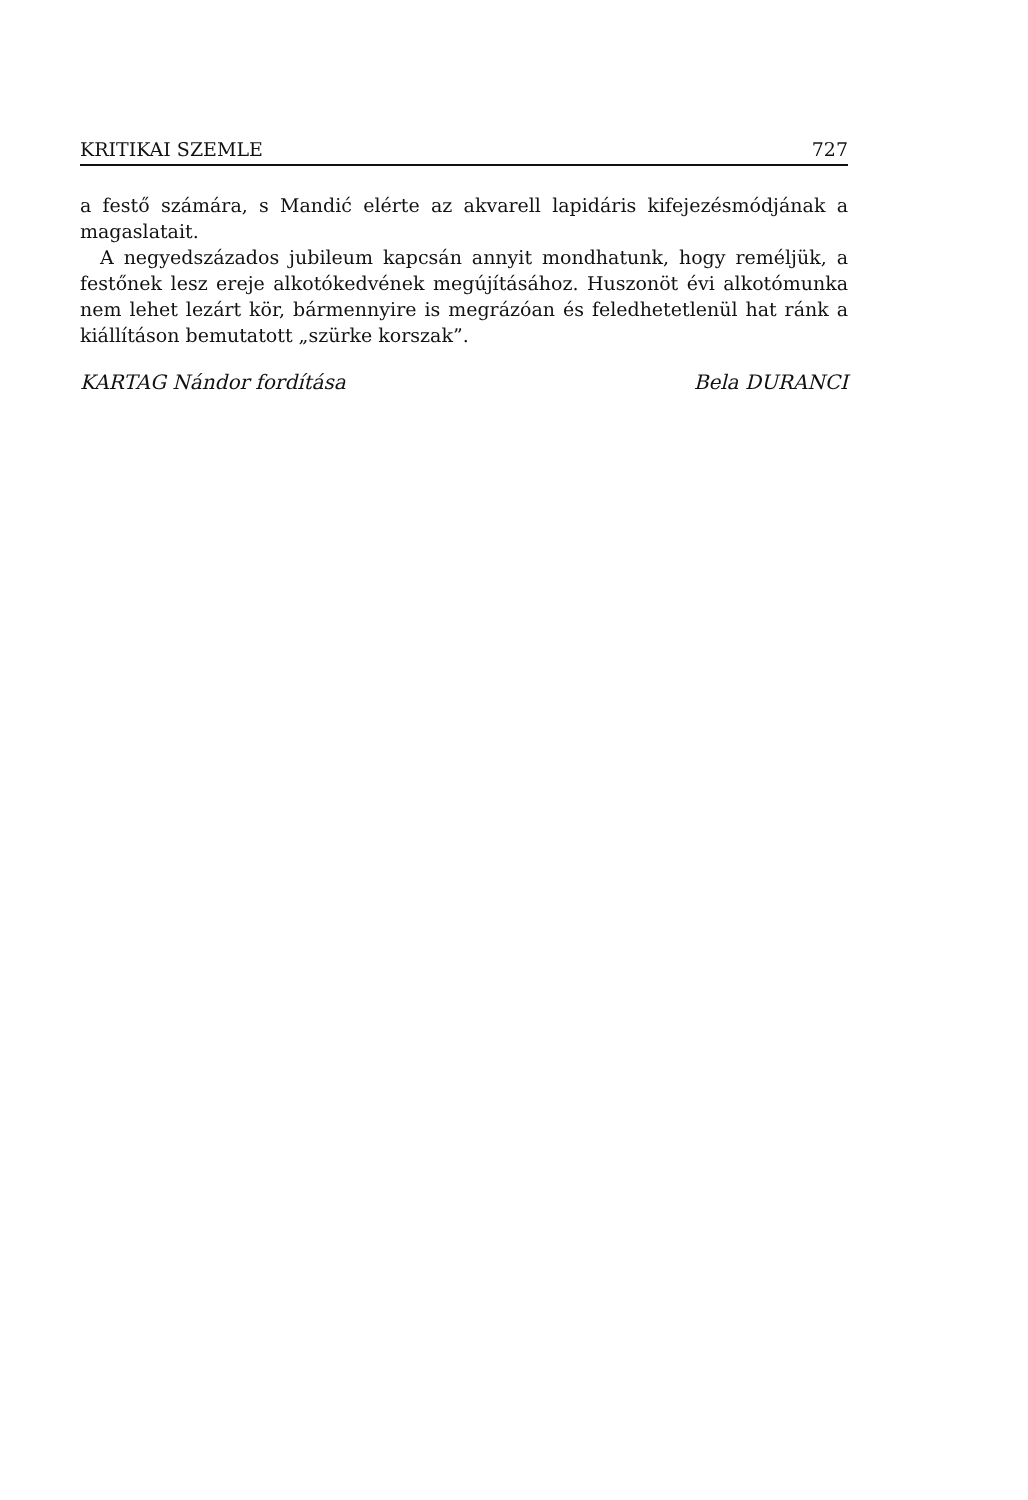KRITIKAI SZEMLE 727
a festő számára, s Mandić elérte az akvarell lapidáris kifejezésmódjának a magaslatait.
A negyedszázados jubileum kapcsán annyit mondhatunk, hogy reméljük, a festőnek lesz ereje alkotókedvének megújításához. Huszonöt évi alkotómunka nem lehet lezárt kör, bármennyire is megrázóan és feledhetetlenül hat ránk a kiállításon bemutatott „szürke korszak”.
KARTAG Nándor fordítása Bela DURANCI